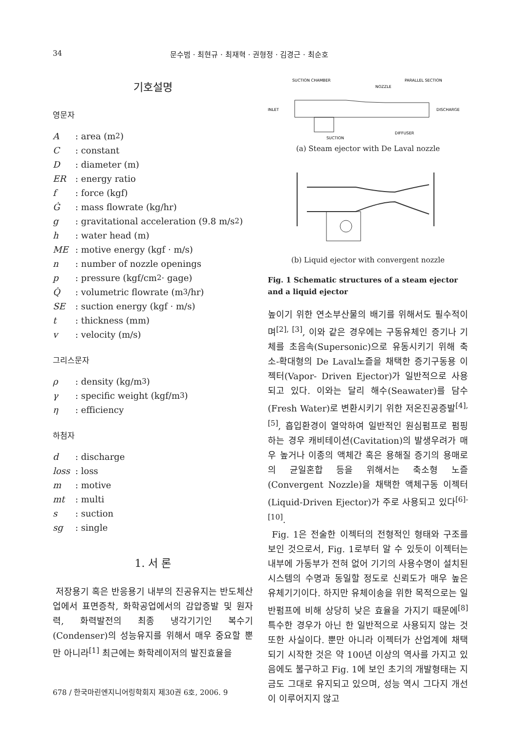34 문수범 · 최현규 · 최재혁 · 권형정 · 김경근 · 최순호
기호설명
영문자
A: area (m<sup>2</sup>)
C: constant
D: diameter (m)
ER: energy ratio
f: force (kgf)
Ġ: mass flowrate (kg/hr)
g: gravitational acceleration (9.8 m/s<sup>2</sup>)
h: water head (m)
ME: motive energy (kgf · m/s)
n: number of nozzle openings
p: pressure (kgf/cm<sup>2</sup> · gage)
Q̇: volumetric flowrate (m<sup>3</sup>/hr)
SE: suction energy (kgf · m/s)
t: thickness (mm)
v: velocity (m/s)
그리스문자
ρ: density (kg/m<sup>3</sup>)
γ: specific weight (kgf/m<sup>3</sup>)
η: efficiency
하첨자
d: discharge
loss: loss
m: motive
mt: multi
s: suction
sg: single
1. 서 론
저장용기 혹은 반응용기 내부의 진공유지는 반도체산업에서 표면증착, 화학공업에서의 감압증발 및 원자력, 화력발전의 최종 냉각기기인 복수기(Condenser)의 성능유지를 위해서 매우 중요할 뿐만 아니라<sup>[1]</sup> 최근에는 화학레이저의 발진효율을
SUCTION CHAMBER
NOZZLE
PARALLEL SECTION
INLET
DISCHARGE
DIFFUSER
SUCTION
(a) Steam ejector with De Laval nozzle
(b) Liquid ejector with convergent nozzle
Fig. 1 Schematic structures of a steam ejector and a liquid ejector
높이기 위한 연소부산물의 배기를 위해서도 필수적이며<sup>[2], [3]</sup>, 이와 같은 경우에는 구동유체인 증기나 기체를 초음속(Supersonic)으로 유동시키기 위해 축소-확대형의 De Laval노즐을 채택한 증기구동용 이젝터(Vapor- Driven Ejector)가 일반적으로 사용되고 있다. 이와는 달리 해수(Seawater)를 담수(Fresh Water)로 변환시키기 위한 저온진공증발<sup>[4], [5]</sup>, 흡입환경이 열악하여 일반적인 원심펌프로 펌핑하는 경우 캐비테이션(Cavitation)의 발생우려가 매우 높거나 이종의 액체간 혹은 용해질 증기의 용매로의 균일혼합 등을 위해서는 축소형 노즐(Convergent Nozzle)을 채택한 액체구동 이젝터(Liquid-Driven Ejector)가 주로 사용되고 있다<sup>[6]-[10]</sup>.
Fig. 1은 전술한 이젝터의 전형적인 형태와 구조를 보인 것으로서, Fig. 1로부터 알 수 있듯이 이젝터는 내부에 가동부가 전혀 없어 기기의 사용수명이 설치된 시스템의 수명과 동일할 정도로 신뢰도가 매우 높은 유체기기이다. 하지만 유체이송을 위한 목적으로는 일반펌프에 비해 상당히 낮은 효율을 가지기 때문에<sup>[8]</sup> 특수한 경우가 아닌 한 일반적으로 사용되지 않는 것 또한 사실이다. 뿐만 아니라 이젝터가 산업계에 채택되기 시작한 것은 약 100년 이상의 역사를 가지고 있음에도 불구하고 Fig. 1에 보인 초기의 개발형태는 지금도 그대로 유지되고 있으며, 성능 역시 그다지 개선이 이루어지지 않고
678 / 한국마린엔지니어링학회지 제30권 6호, 2006. 9